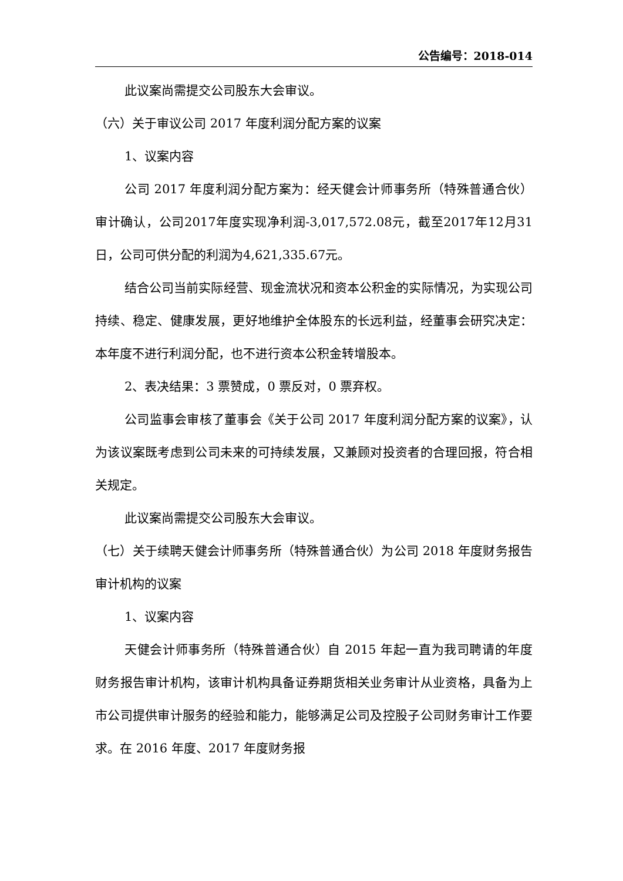公告编号：2018-014
此议案尚需提交公司股东大会审议。
（六）关于审议公司 2017 年度利润分配方案的议案
1、议案内容
公司 2017 年度利润分配方案为：经天健会计师事务所（特殊普通合伙）审计确认，公司2017年度实现净利润-3,017,572.08元，截至2017年12月31日，公司可供分配的利润为4,621,335.67元。
结合公司当前实际经营、现金流状况和资本公积金的实际情况，为实现公司持续、稳定、健康发展，更好地维护全体股东的长远利益，经董事会研究决定：本年度不进行利润分配，也不进行资本公积金转增股本。
2、表决结果：3 票赞成，0 票反对，0 票弃权。
公司监事会审核了董事会《关于公司 2017 年度利润分配方案的议案》，认为该议案既考虑到公司未来的可持续发展，又兼顾对投资者的合理回报，符合相关规定。
此议案尚需提交公司股东大会审议。
（七）关于续聘天健会计师事务所（特殊普通合伙）为公司 2018 年度财务报告审计机构的议案
1、议案内容
天健会计师事务所（特殊普通合伙）自 2015 年起一直为我司聘请的年度财务报告审计机构，该审计机构具备证券期货相关业务审计从业资格，具备为上市公司提供审计服务的经验和能力，能够满足公司及控股子公司财务审计工作要求。在 2016 年度、2017 年度财务报